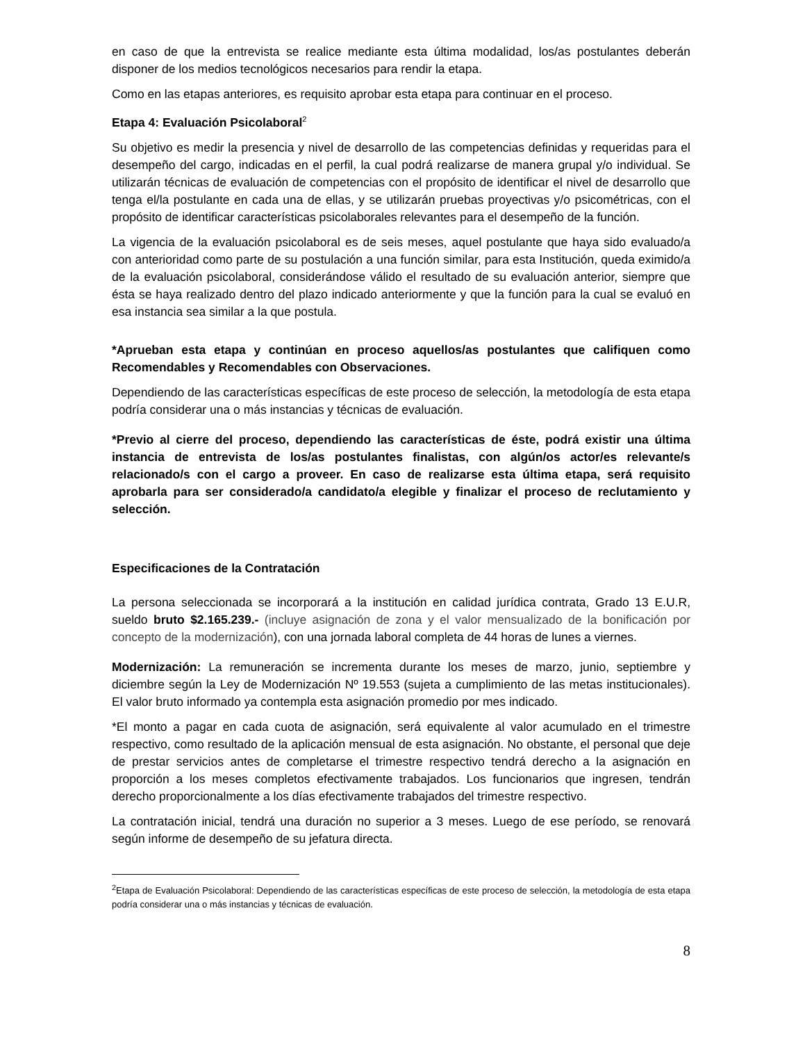en caso de que la entrevista se realice mediante esta última modalidad, los/as postulantes deberán disponer de los medios tecnológicos necesarios para rendir la etapa.
Como en las etapas anteriores, es requisito aprobar esta etapa para continuar en el proceso.
Etapa 4: Evaluación Psicolaboral<sup>2</sup>
Su objetivo es medir la presencia y nivel de desarrollo de las competencias definidas y requeridas para el desempeño del cargo, indicadas en el perfil, la cual podrá realizarse de manera grupal y/o individual. Se utilizarán técnicas de evaluación de competencias con el propósito de identificar el nivel de desarrollo que tenga el/la postulante en cada una de ellas, y se utilizarán pruebas proyectivas y/o psicométricas, con el propósito de identificar características psicolaborales relevantes para el desempeño de la función.
La vigencia de la evaluación psicolaboral es de seis meses, aquel postulante que haya sido evaluado/a con anterioridad como parte de su postulación a una función similar, para esta Institución, queda eximido/a de la evaluación psicolaboral, considerándose válido el resultado de su evaluación anterior, siempre que ésta se haya realizado dentro del plazo indicado anteriormente y que la función para la cual se evaluó en esa instancia sea similar a la que postula.
*Aprueban esta etapa y continúan en proceso aquellos/as postulantes que califiquen como Recomendables y Recomendables con Observaciones.
Dependiendo de las características específicas de este proceso de selección, la metodología de esta etapa podría considerar una o más instancias y técnicas de evaluación.
*Previo al cierre del proceso, dependiendo las características de éste, podrá existir una última instancia de entrevista de los/as postulantes finalistas, con algún/os actor/es relevante/s relacionado/s con el cargo a proveer. En caso de realizarse esta última etapa, será requisito aprobarla para ser considerado/a candidato/a elegible y finalizar el proceso de reclutamiento y selección.
Especificaciones de la Contratación
La persona seleccionada se incorporará a la institución en calidad jurídica contrata, Grado 13 E.U.R, sueldo bruto $2.165.239.- (incluye asignación de zona y el valor mensualizado de la bonificación por concepto de la modernización), con una jornada laboral completa de 44 horas de lunes a viernes.
Modernización: La remuneración se incrementa durante los meses de marzo, junio, septiembre y diciembre según la Ley de Modernización Nº 19.553 (sujeta a cumplimiento de las metas institucionales). El valor bruto informado ya contempla esta asignación promedio por mes indicado.
*El monto a pagar en cada cuota de asignación, será equivalente al valor acumulado en el trimestre respectivo, como resultado de la aplicación mensual de esta asignación. No obstante, el personal que deje de prestar servicios antes de completarse el trimestre respectivo tendrá derecho a la asignación en proporción a los meses completos efectivamente trabajados. Los funcionarios que ingresen, tendrán derecho proporcionalmente a los días efectivamente trabajados del trimestre respectivo.
La contratación inicial, tendrá una duración no superior a 3 meses. Luego de ese período, se renovará según informe de desempeño de su jefatura directa.
<sup>2</sup> Etapa de Evaluación Psicolaboral: Dependiendo de las características específicas de este proceso de selección, la metodología de esta etapa podría considerar una o más instancias y técnicas de evaluación.
8